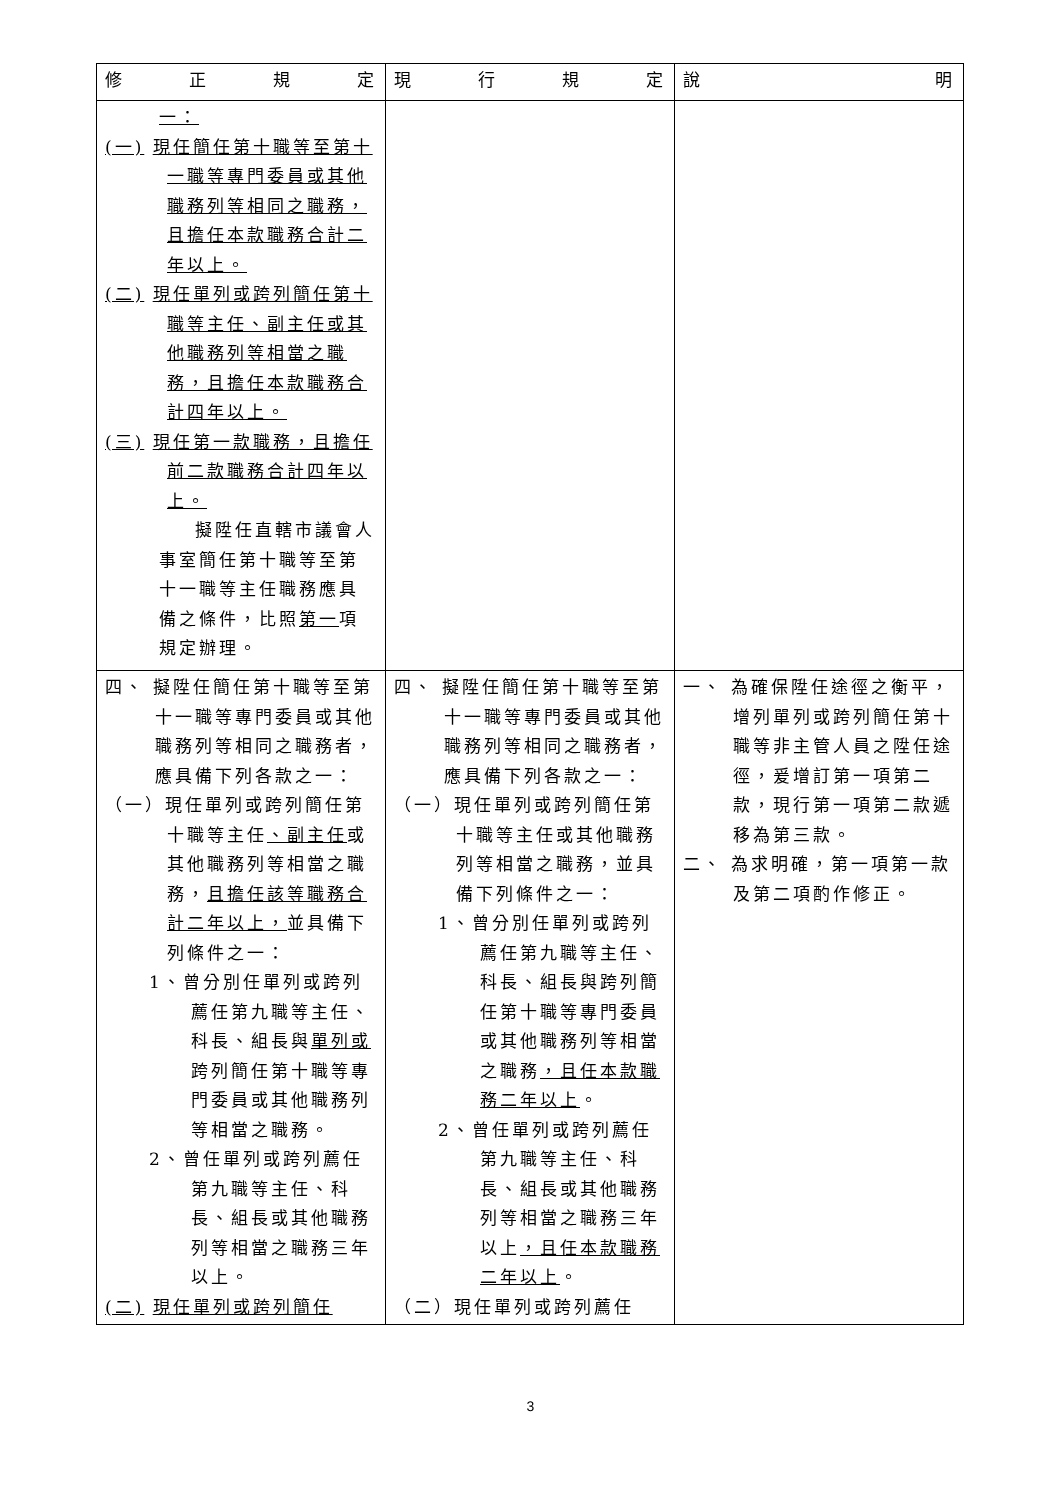| 修 正 規 定 | 現 行 規 定 | 說 明 |
| --- | --- | --- |
| 一： (一) 現任簡任第十職等至第十一職等專門委員或其他職務列等相同之職務，且擔任本款職務合計二年以上。 (二) 現任單列或跨列簡任第十職等主任、副主任或其他職務列等相當之職務，且擔任本款職務合計四年以上。 (三) 現任第一款職務，且擔任前二款職務合計四年以上。 擬陞任直轄市議會人事室簡任第十職等至第十一職等主任職務應具備之條件，比照 第一 項規定辦理。 | | |
| 四、 擬陞任簡任第十職等至第十一職等專門委員或其他職務列等相同之職務者，應具備下列各款之一： （一）現任單列或跨列簡任第十職等主任 、副主任 或其他職務列等相當之職務， 且擔任該等職務合計二年以上， 並具備下列條件之一： 1、曾分別任單列或跨列薦任第九職等主任、科長、組長與 單列或 跨列簡任第十職等專門委員或其他職務列等相當之職務。 2、曾任單列或跨列薦任第九職等主任、科長、組長或其他職務列等相當之職務三年以上。 (二) 現任單列或跨列簡任 | 四、 擬陞任簡任第十職等至第十一職等專門委員或其他職務列等相同之職務者，應具備下列各款之一： （一）現任單列或跨列簡任第十職等主任或其他職務列等相當之職務，並具備下列條件之一： 1、曾分別任單列或跨列薦任第九職等主任、科長、組長與跨列簡任第十職等專門委員或其他職務列等相當之職務 ，且任本款職務二年以上 。 2、曾任單列或跨列薦任第九職等主任、科長、組長或其他職務列等相當之職務三年以上 ，且任本款職務二年以上 。 （二）現任單列或跨列薦任 | 一、 為確保陞任途徑之衡平，增列單列或跨列簡任第十職等非主管人員之陞任途徑，爰增訂第一項第二款，現行第一項第二款遞移為第三款。 二、 為求明確，第一項第一款及第二項酌作修正。 |
3